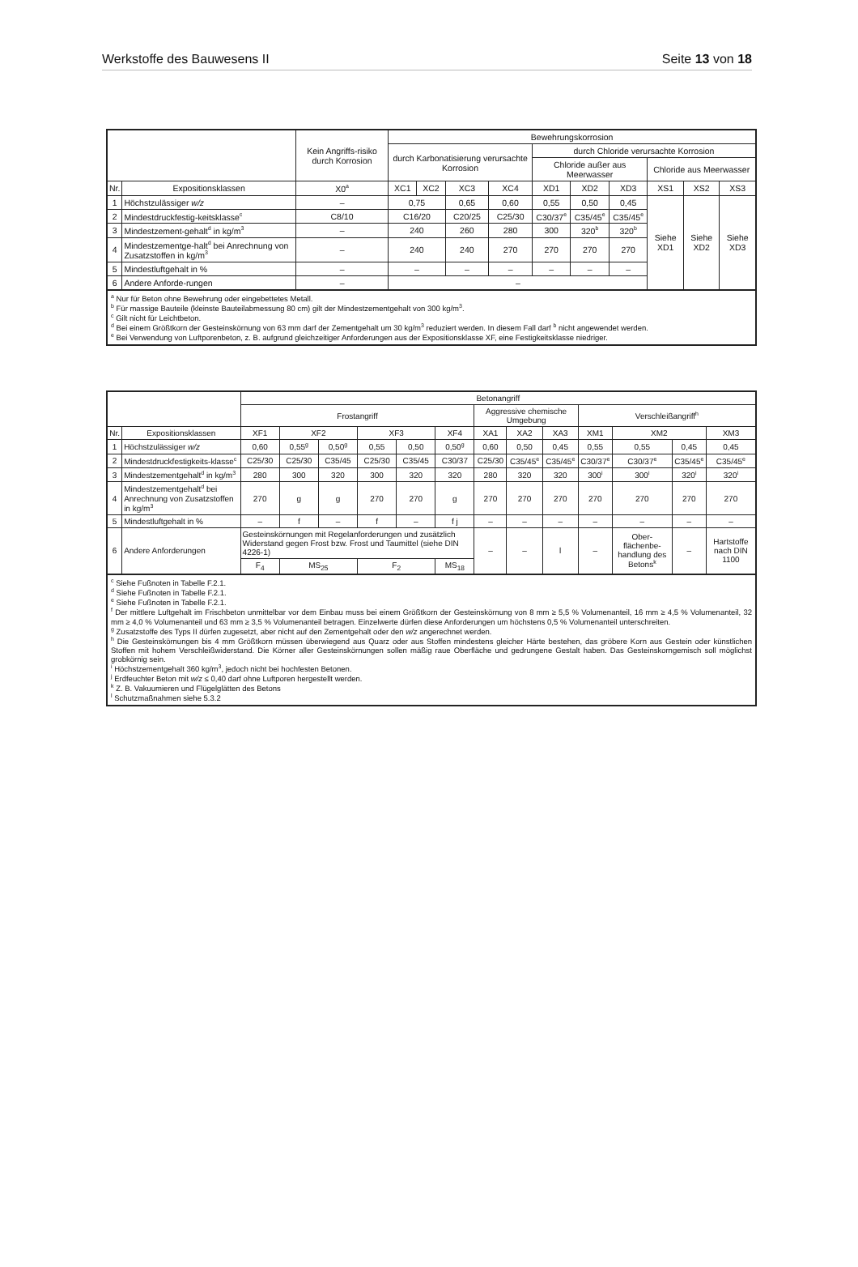Werkstoffe des Bauwesens II Seite 13 von 18
| | | Kein Angriffs-risiko durch Korrosion | Bewehrungskorrosion | | | | | | | | | |
| --- | --- | --- | --- | --- | --- | --- | --- | --- | --- | --- | --- | --- |
| | | | durch Karbonatisierung verursachte Korrosion | | | | durch Chloride verursachte Korrosion | | | | | |
| | | | | | | | Chloride außer aus Meerwasser | | | Chloride aus Meerwasser | | |
| Nr. | Expositionsklassen | X0<sup>a</sup> | XC1 | XC2 | XC3 | XC4 | XD1 | XD2 | XD3 | XS1 | XS2 | XS3 |
| 1 | Höchstzulässiger w/z | – | 0,75 | | 0,65 | 0,60 | 0,55 | 0,50 | 0,45 | Siehe XD1 | Siehe XD2 | Siehe XD3 |
| 2 | Mindestdruckfestig-keitsklasse<sup>c</sup> | C8/10 | C16/20 | | C20/25 | C25/30 | C30/37<sup>e</sup> | C35/45<sup>e</sup> | C35/45<sup>e</sup> | | | |
| 3 | Mindestzement-gehalt<sup>d</sup> in kg/m<sup>3</sup> | – | 240 | | 260 | 280 | 300 | 320<sup>b</sup> | 320<sup>b</sup> | | | |
| 4 | Mindestzementge-halt<sup>d</sup> bei Anrechnung von Zusatzstoffen in kg/m<sup>3</sup> | – | 240 | | 240 | 270 | 270 | 270 | 270 | | | |
| 5 | Mindestluftgehalt in % | – | – | | – | – | – | – | – | | | |
| 6 | Andere Anforde-rungen | – | – | | | | | | | | | |
| <sup>a</sup> Nur für Beton ohne Bewehrung oder eingebettetes Metall. <sup>b</sup> Für massige Bauteile (kleinste Bauteilabmessung 80 cm) gilt der Mindestzementgehalt von 300 kg/m<sup>3</sup>. <sup>c</sup> Gilt nicht für Leichtbeton. <sup>d</sup> Bei einem Größtkorn der Gesteinskörnung von 63 mm darf der Zementgehalt um 30 kg/m<sup>3</sup> reduziert werden. In diesem Fall darf <sup>b</sup> nicht angewendet werden. <sup>e</sup> Bei Verwendung von Luftporenbeton, z. B. aufgrund gleichzeitiger Anforderungen aus der Expositionsklasse XF, eine Festigkeitsklasse niedriger. | | | | | | | | | | | | |
| | | Betonangriff | | | | | | | | | | | | |
| --- | --- | --- | --- | --- | --- | --- | --- | --- | --- | --- | --- | --- | --- | --- |
| | | Frostangriff | | | | | | Aggressive chemische Umgebung | | | Verschleißangriff<sup>h</sup> | | | |
| Nr. | Expositionsklassen | XF1 | XF2 | | XF3 | | XF4 | XA1 | XA2 | XA3 | XM1 | XM2 | | XM3 |
| 1 | Höchstzulässiger w/z | 0,60 | 0,55<sup>g</sup> | 0,50<sup>g</sup> | 0,55 | 0,50 | 0,50<sup>g</sup> | 0,60 | 0,50 | 0,45 | 0,55 | 0,55 | 0,45 | 0,45 |
| 2 | Mindestdruckfestigkeits-klasse<sup>c</sup> | C25/30 | C25/30 | C35/45 | C25/30 | C35/45 | C30/37 | C25/30 | C35/45<sup>e</sup> | C35/45<sup>e</sup> | C30/37<sup>e</sup> | C30/37<sup>e</sup> | C35/45<sup>e</sup> | C35/45<sup>e</sup> |
| 3 | Mindestzementgehalt<sup>d</sup> in kg/m<sup>3</sup> | 280 | 300 | 320 | 300 | 320 | 320 | 280 | 320 | 320 | 300<sup>i</sup> | 300<sup>i</sup> | 320<sup>i</sup> | 320<sup>i</sup> |
| 4 | Mindestzementgehalt<sup>d</sup> bei Anrechnung von Zusatzstoffen in kg/m<sup>3</sup> | 270 | g | g | 270 | 270 | g | 270 | 270 | 270 | 270 | 270 | 270 | 270 |
| 5 | Mindestluftgehalt in % | – | f | – | f | – | f j | – | – | – | – | – | – | – |
| 6 | Andere Anforderungen | Gesteinskörnungen mit Regelanforderungen und zusätzlich Widerstand gegen Frost bzw. Frost und Taumittel (siehe DIN 4226-1) | | | | | | – | – | l | – | Ober-flächenbe-handlung des Betons<sup>k</sup> | – | Hartstoffe nach DIN 1100 |
| | | F<sub>4</sub> | MS<sub>25</sub> | | F<sub>2</sub> | | MS<sub>18</sub> | | | | | | | |
| <sup>c</sup> Siehe Fußnoten in Tabelle F.2.1. <sup>d</sup> Siehe Fußnoten in Tabelle F.2.1. <sup>e</sup> Siehe Fußnoten in Tabelle F.2.1. <sup>f</sup> Der mittlere Luftgehalt im Frischbeton unmittelbar vor dem Einbau muss bei einem Größtkorn der Gesteinskörnung von 8 mm ≥ 5,5 % Volumenanteil, 16 mm ≥ 4,5 % Volumenanteil, 32 mm ≥ 4,0 % Volumenanteil und 63 mm ≥ 3,5 % Volumenanteil betragen. Einzelwerte dürfen diese Anforderungen um höchstens 0,5 % Volumenanteil unterschreiten. <sup>g</sup> Zusatzstoffe des Typs II dürfen zugesetzt, aber nicht auf den Zementgehalt oder den w/z angerechnet werden. <sup>h</sup> Die Gesteinskörnungen bis 4 mm Größtkorn müssen überwiegend aus Quarz oder aus Stoffen mindestens gleicher Härte bestehen, das gröbere Korn aus Gestein oder künstlichen Stoffen mit hohem Verschleißwiderstand. Die Körner aller Gesteinskörnungen sollen mäßig raue Oberfläche und gedrungene Gestalt haben. Das Gesteinskorngemisch soll möglichst grobkörnig sein. <sup>i</sup> Höchstzementgehalt 360 kg/m<sup>3</sup>, jedoch nicht bei hochfesten Betonen. <sup>j</sup> Erdfeuchter Beton mit w/z ≤ 0,40 darf ohne Luftporen hergestellt werden. <sup>k</sup> Z. B. Vakuumieren und Flügelglätten des Betons <sup>l</sup> Schutzmaßnahmen siehe 5.3.2 | | | | | | | | | | | | | | |